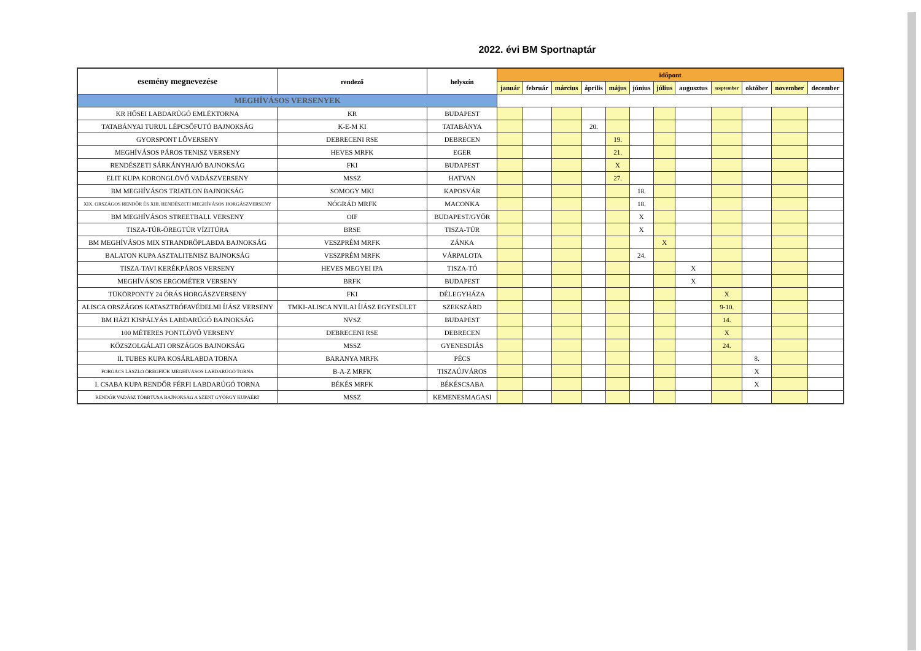2022. évi BM Sportnaptár
| esemény megnevezése | rendező | helyszín | időpont | | | | | | | | | | | |
| --- | --- | --- | --- | --- | --- | --- | --- | --- | --- | --- | --- | --- | --- | --- |
| | | | január | február | március | április | május | június | július | augusztus | szeptember | október | november | december |
| MEGHÍVÁSOS VERSENYEK | | | | | | | | | | | | | | |
| KR HŐSEI LABDARÚGÓ EMLÉKTORNA | KR | BUDAPEST | | | | | | | | | | | | |
| TATABÁNYAI TURUL LÉPCSŐFUTÓ BAJNOKSÁG | K-E-M KI | TATABÁNYA | | | | 20. | | | | | | | | |
| GYORSPONT LŐVERSENY | DEBRECENI RSE | DEBRECEN | | | | | 19. | | | | | | | |
| MEGHÍVÁSOS PÁROS TENISZ VERSENY | HEVES MRFK | EGER | | | | | 21. | | | | | | | |
| RENDÉSZETI SÁRKÁNYHAJÓ BAJNOKSÁG | FKI | BUDAPEST | | | | | X | | | | | | | |
| ELIT KUPA KORONGLÖVŐ VADÁSZVERSENY | MSSZ | HATVAN | | | | | 27. | | | | | | | |
| BM MEGHÍVÁSOS TRIATLON BAJNOKSÁG | SOMOGY MKI | KAPOSVÁR | | | | | | 18. | | | | | | |
| XIX. ORSZÁGOS RENDŐR ÉS XIII. RENDÉSZETI MEGHÍVÁSOS HORGÁSZVERSENY | NÓGRÁD MRFK | MACONKA | | | | | | 18. | | | | | | |
| BM MEGHÍVÁSOS STREETBALL VERSENY | OIF | BUDAPEST/GYŐR | | | | | | X | | | | | | |
| TISZA-TÚR-ÖREGTÚR VÍZITÚRA | BRSE | TISZA-TÚR | | | | | | X | | | | | | |
| BM MEGHÍVÁSOS MIX STRANDRÖPLABDA BAJNOKSÁG | VESZPRÉM MRFK | ZÁNKA | | | | | | | X | | | | | |
| BALATON KUPA ASZTALITENISZ BAJNOKSÁG | VESZPRÉM MRFK | VÁRPALOTA | | | | | | 24. | | | | | | |
| TISZA-TAVI KERÉKPÁROS VERSENY | HEVES MEGYEI IPA | TISZA-TÓ | | | | | | | | X | | | | |
| MEGHÍVÁSOS ERGOMÉTER VERSENY | BRFK | BUDAPEST | | | | | | | | X | | | | |
| TÜKÖRPONTY 24 ÓRÁS HORGÁSZVERSENY | FKI | DÉLEGYHÁZA | | | | | | | | | X | | | |
| ALISCA ORSZÁGOS KATASZTRÓFAVÉDELMI ÍJÁSZ VERSENY | TMKI-ALISCA NYILAI ÍJÁSZ EGYESÜLET | SZEKSZÁRD | | | | | | | | | 9-10. | | | |
| BM HÁZI KISPÁLYÁS LABDARÚGÓ BAJNOKSÁG | NVSZ | BUDAPEST | | | | | | | | | 14. | | | |
| 100 MÉTERES PONTLÖVŐ VERSENY | DEBRECENI RSE | DEBRECEN | | | | | | | | | X | | | |
| KÖZSZOLGÁLATI ORSZÁGOS BAJNOKSÁG | MSSZ | GYENESDIÁS | | | | | | | | | 24. | | | |
| II. TUBES KUPA KOSÁRLABDA TORNA | BARANYA MRFK | PÉCS | | | | | | | | | | 8. | | |
| FORGÁCS LÁSZLÓ ÖREGFIÚK MEGHÍVÁSOS LABDARÚGÓ TORNA | B-A-Z MRFK | TISZAÚJVÁROS | | | | | | | | | | X | | |
| I. CSABA KUPA RENDŐR FÉRFI LABDARÚGÓ TORNA | BÉKÉS MRFK | BÉKÉSCSABA | | | | | | | | | | X | | |
| RENDŐR VADÁSZ TÖBBTUSA BAJNOKSÁG A SZENT GYÖRGY KUPÁÉRT | MSSZ | KEMENESMAGASI | | | | | | | | | | | | |